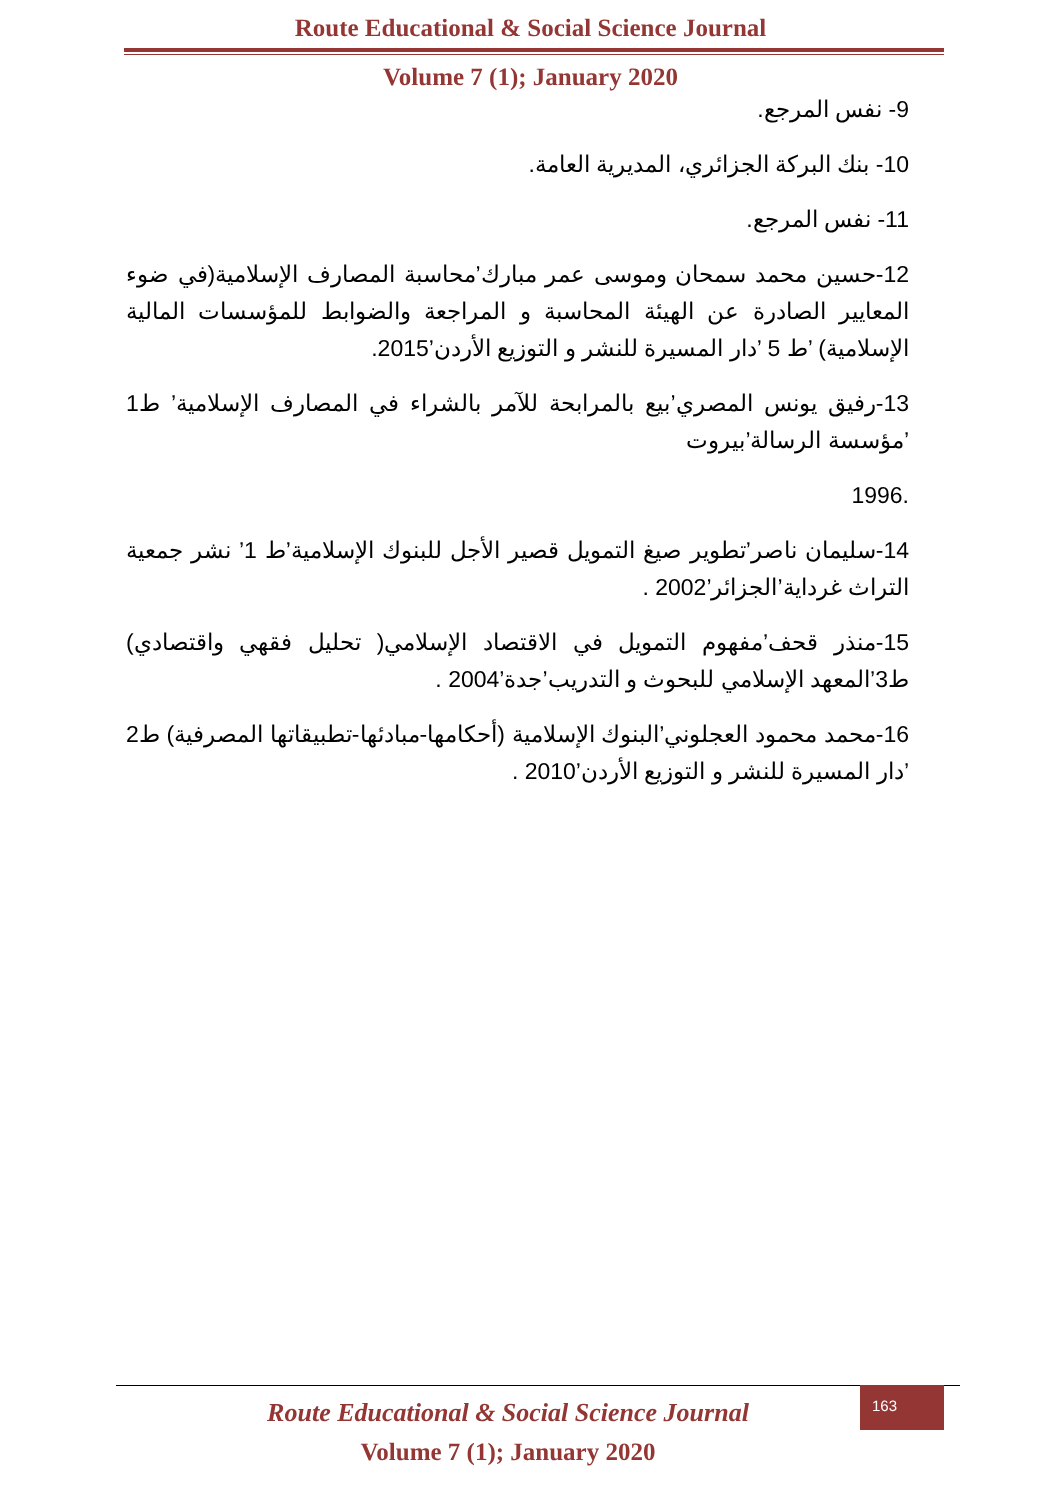Route Educational & Social Science Journal
Volume 7 (1); January 2020
9- نفس المرجع.
10- بنك البركة الجزائري، المديرية العامة.
11- نفس المرجع.
12-حسين محمد سمحان وموسى عمر مبارك’محاسبة المصارف الإسلامية(في ضوء المعايير الصادرة عن الهيئة المحاسبة و المراجعة والضوابط للمؤسسات المالية الإسلامية) ’ط 5 ’دار المسيرة للنشر و التوزيع الأردن’2015.
13-رفيق يونس المصري’بيع بالمرابحة للآمر بالشراء في المصارف الإسلامية’ ط1 ’مؤسسة الرسالة’بيروت
.1996
14-سليمان ناصر’تطوير صيغ التمويل قصير الأجل للبنوك الإسلامية’ط 1’ نشر جمعية التراث غرداية’الجزائر’2002 .
15-منذر قحف’مفهوم التمويل في الاقتصاد الإسلامي( تحليل فقهي واقتصادي) ط3’المعهد الإسلامي للبحوث و التدريب’جدة’2004 .
16-محمد محمود العجلوني’البنوك الإسلامية (أحكامها-مبادئها-تطبيقاتها المصرفية) ط2 ’دار المسيرة للنشر و التوزيع الأردن’2010 .
Route Educational & Social Science Journal
Volume 7 (1); January 2020
163